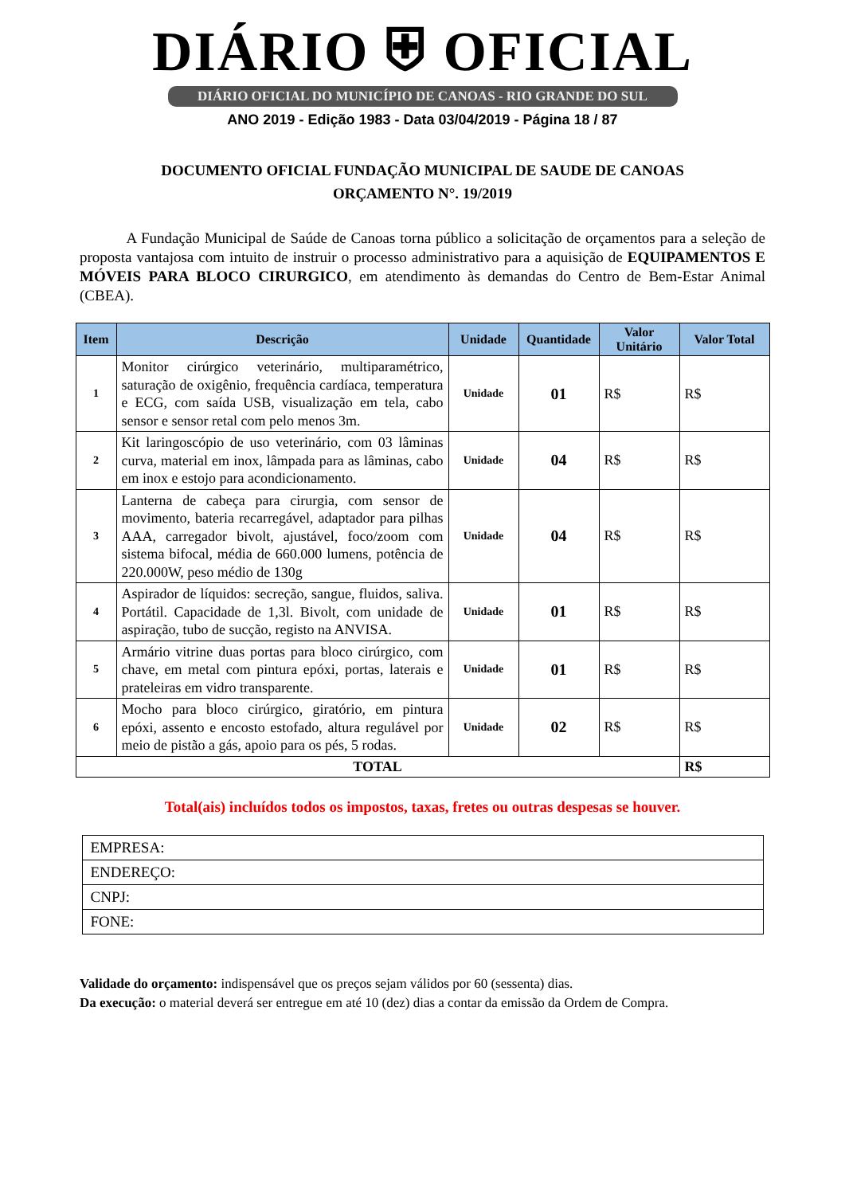DIÁRIO ⛨ OFICIAL
DIÁRIO OFICIAL DO MUNICÍPIO DE CANOAS - RIO GRANDE DO SUL
ANO 2019 - Edição 1983 - Data 03/04/2019 - Página 18 / 87
DOCUMENTO OFICIAL FUNDAÇÃO MUNICIPAL DE SAUDE DE CANOAS
ORÇAMENTO N°. 19/2019
A Fundação Municipal de Saúde de Canoas torna público a solicitação de orçamentos para a seleção de proposta vantajosa com intuito de instruir o processo administrativo para a aquisição de EQUIPAMENTOS E MÓVEIS PARA BLOCO CIRURGICO, em atendimento às demandas do Centro de Bem-Estar Animal (CBEA).
| Item | Descrição | Unidade | Quantidade | Valor Unitário | Valor Total |
| --- | --- | --- | --- | --- | --- |
| 1 | Monitor cirúrgico veterinário, multiparamétrico, saturação de oxigênio, frequência cardíaca, temperatura e ECG, com saída USB, visualização em tela, cabo sensor e sensor retal com pelo menos 3m. | Unidade | 01 | R$ | R$ |
| 2 | Kit laringoscópio de uso veterinário, com 03 lâminas curva, material em inox, lâmpada para as lâminas, cabo em inox e estojo para acondicionamento. | Unidade | 04 | R$ | R$ |
| 3 | Lanterna de cabeça para cirurgia, com sensor de movimento, bateria recarregável, adaptador para pilhas AAA, carregador bivolt, ajustável, foco/zoom com sistema bifocal, média de 660.000 lumens, potência de 220.000W, peso médio de 130g | Unidade | 04 | R$ | R$ |
| 4 | Aspirador de líquidos: secreção, sangue, fluidos, saliva. Portátil. Capacidade de 1,3l. Bivolt, com unidade de aspiração, tubo de sucção, registo na ANVISA. | Unidade | 01 | R$ | R$ |
| 5 | Armário vitrine duas portas para bloco cirúrgico, com chave, em metal com pintura epóxi, portas, laterais e prateleiras em vidro transparente. | Unidade | 01 | R$ | R$ |
| 6 | Mocho para bloco cirúrgico, giratório, em pintura epóxi, assento e encosto estofado, altura regulável por meio de pistão a gás, apoio para os pés, 5 rodas. | Unidade | 02 | R$ | R$ |
| TOTAL | | | | | R$ |
Total(ais) incluídos todos os impostos, taxas, fretes ou outras despesas se houver.
| EMPRESA: |
| ENDEREÇO: |
| CNPJ: |
| FONE: |
Validade do orçamento: indispensável que os preços sejam válidos por 60 (sessenta) dias.
Da execução: o material deverá ser entregue em até 10 (dez) dias a contar da emissão da Ordem de Compra.